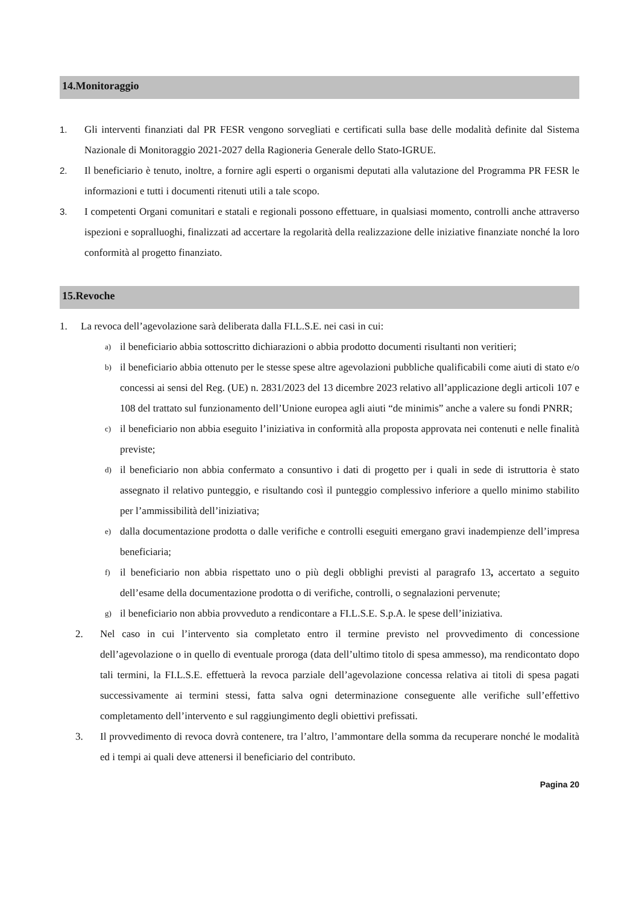14.Monitoraggio
1. Gli interventi finanziati dal PR FESR vengono sorvegliati e certificati sulla base delle modalità definite dal Sistema Nazionale di Monitoraggio 2021-2027 della Ragioneria Generale dello Stato-IGRUE.
2. Il beneficiario è tenuto, inoltre, a fornire agli esperti o organismi deputati alla valutazione del Programma PR FESR le informazioni e tutti i documenti ritenuti utili a tale scopo.
3. I competenti Organi comunitari e statali e regionali possono effettuare, in qualsiasi momento, controlli anche attraverso ispezioni e sopralluoghi, finalizzati ad accertare la regolarità della realizzazione delle iniziative finanziate nonché la loro conformità al progetto finanziato.
15.Revoche
1. La revoca dell’agevolazione sarà deliberata dalla FI.L.S.E. nei casi in cui:
a) il beneficiario abbia sottoscritto dichiarazioni o abbia prodotto documenti risultanti non veritieri;
b) il beneficiario abbia ottenuto per le stesse spese altre agevolazioni pubbliche qualificabili come aiuti di stato e/o concessi ai sensi del Reg. (UE) n. 2831/2023 del 13 dicembre 2023 relativo all’applicazione degli articoli 107 e 108 del trattato sul funzionamento dell’Unione europea agli aiuti “de minimis” anche a valere su fondi PNRR;
c) il beneficiario non abbia eseguito l’iniziativa in conformità alla proposta approvata nei contenuti e nelle finalità previste;
d) il beneficiario non abbia confermato a consuntivo i dati di progetto per i quali in sede di istruttoria è stato assegnato il relativo punteggio, e risultando così il punteggio complessivo inferiore a quello minimo stabilito per l’ammissibilità dell’iniziativa;
e) dalla documentazione prodotta o dalle verifiche e controlli eseguiti emergano gravi inadempienze dell’impresa beneficiaria;
f) il beneficiario non abbia rispettato uno o più degli obblighi previsti al paragrafo 13, accertato a seguito dell’esame della documentazione prodotta o di verifiche, controlli, o segnalazioni pervenute;
g) il beneficiario non abbia provveduto a rendicontare a FI.L.S.E. S.p.A. le spese dell’iniziativa.
2. Nel caso in cui l’intervento sia completato entro il termine previsto nel provvedimento di concessione dell’agevolazione o in quello di eventuale proroga (data dell’ultimo titolo di spesa ammesso), ma rendicontato dopo tali termini, la FI.L.S.E. effettuerà la revoca parziale dell’agevolazione concessa relativa ai titoli di spesa pagati successivamente ai termini stessi, fatta salva ogni determinazione conseguente alle verifiche sull’effettivo completamento dell’intervento e sul raggiungimento degli obiettivi prefissati.
3. Il provvedimento di revoca dovrà contenere, tra l’altro, l’ammontare della somma da recuperare nonché le modalità ed i tempi ai quali deve attenersi il beneficiario del contributo.
Pagina 20